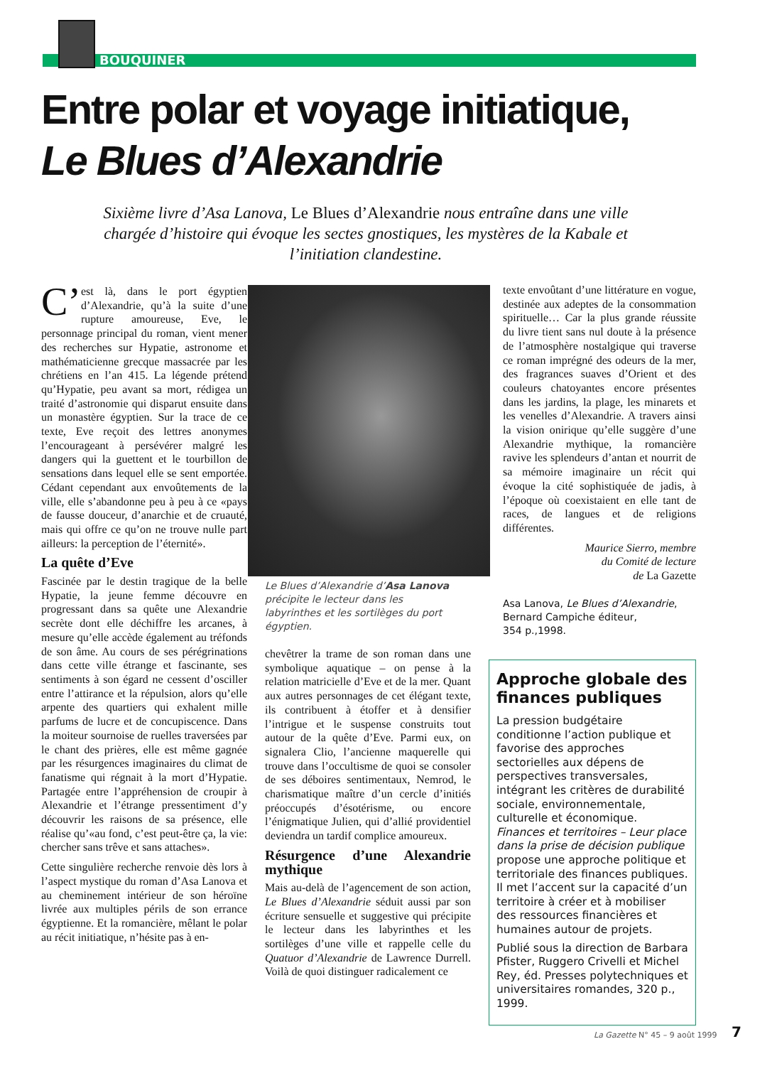BOUQUINER
Entre polar et voyage initiatique,
Le Blues d’Alexandrie
Sixième livre d’Asa Lanova, Le Blues d’Alexandrie nous entraîne dans une ville chargée d’histoire qui évoque les sectes gnostiques, les mystères de la Kabale et l’initiation clandestine.
C’ est là, dans le port égyptien d’Alexandrie, qu’à la suite d’une rupture amoureuse, Eve, le personnage principal du roman, vient mener des recherches sur Hypatie, astronome et mathématicienne grecque massacrée par les chrétiens en l’an 415. La légende prétend qu’Hypatie, peu avant sa mort, rédigea un traité d’astronomie qui disparut ensuite dans un monastère égyptien. Sur la trace de ce texte, Eve reçoit des lettres anonymes l’encourageant à persévérer malgré les dangers qui la guettent et le tourbillon de sensations dans lequel elle se sent emportée. Cédant cependant aux envoûtements de la ville, elle s’abandonne peu à peu à ce «pays de fausse douceur, d’anarchie et de cruauté, mais qui offre ce qu’on ne trouve nulle part ailleurs: la perception de l’éternité».
La quête d’Eve
Fascinée par le destin tragique de la belle Hypatie, la jeune femme découvre en progressant dans sa quête une Alexandrie secrète dont elle déchiffre les arcanes, à mesure qu’elle accède également au tréfonds de son âme. Au cours de ses pérégrinations dans cette ville étrange et fascinante, ses sentiments à son égard ne cessent d’osciller entre l’attirance et la répulsion, alors qu’elle arpente des quartiers qui exhalent mille parfums de lucre et de concupiscence. Dans la moiteur sournoise de ruelles traversées par le chant des prières, elle est même gagnée par les résurgences imaginaires du climat de fanatisme qui régnait à la mort d’Hypatie. Partagée entre l’appréhension de croupir à Alexandrie et l’étrange pressentiment d’y découvrir les raisons de sa présence, elle réalise qu’«au fond, c’est peut-être ça, la vie: chercher sans trêve et sans attaches».
Cette singulière recherche renvoie dès lors à l’aspect mystique du roman d’Asa Lanova et au cheminement intérieur de son héroïne livrée aux multiples périls de son errance égyptienne. Et la romancière, mêlant le polar au récit initiatique, n’hésite pas à en-
Le Blues d’Alexandrie d’Asa Lanova précipite le lecteur dans les labyrinthes et les sortilèges du port égyptien.
chevêtrer la trame de son roman dans une symbolique aquatique – on pense à la relation matricielle d’Eve et de la mer. Quant aux autres personnages de cet élégant texte, ils contribuent à étoffer et à densifier l’intrigue et le suspense construits tout autour de la quête d’Eve. Parmi eux, on signalera Clio, l’ancienne maquerelle qui trouve dans l’occultisme de quoi se consoler de ses déboires sentimentaux, Nemrod, le charismatique maître d’un cercle d’initiés préoccupés d’ésotérisme, ou encore l’énigmatique Julien, qui d’allié providentiel deviendra un tardif complice amoureux.
Résurgence d’une Alexandrie mythique
Mais au-delà de l’agencement de son action, Le Blues d’Alexandrie séduit aussi par son écriture sensuelle et suggestive qui précipite le lecteur dans les labyrinthes et les sortilèges d’une ville et rappelle celle du Quatuor d’Alexandrie de Lawrence Durrell. Voilà de quoi distinguer radicalement ce
texte envoûtant d’une littérature en vogue, destinée aux adeptes de la consommation spirituelle… Car la plus grande réussite du livre tient sans nul doute à la présence de l’atmosphère nostalgique qui traverse ce roman imprégné des odeurs de la mer, des fragrances suaves d’Orient et des couleurs chatoyantes encore présentes dans les jardins, la plage, les minarets et les venelles d’Alexandrie. A travers ainsi la vision onirique qu’elle suggère d’une Alexandrie mythique, la romancière ravive les splendeurs d’antan et nourrit de sa mémoire imaginaire un récit qui évoque la cité sophistiquée de jadis, à l’époque où coexistaient en elle tant de races, de langues et de religions différentes.
Maurice Sierro, membre
du Comité de lecture
de La Gazette
Asa Lanova, Le Blues d’Alexandrie,
Bernard Campiche éditeur,
354 p.,1998.
Approche globale des finances publiques
La pression budgétaire conditionne l’action publique et favorise des approches sectorielles aux dépens de perspectives transversales, intégrant les critères de durabilité sociale, environnementale, culturelle et économique. Finances et territoires – Leur place dans la prise de décision publique propose une approche politique et territoriale des finances publiques. Il met l’accent sur la capacité d’un territoire à créer et à mobiliser des ressources financières et humaines autour de projets.
Publié sous la direction de Barbara Pfister, Ruggero Crivelli et Michel Rey, éd. Presses polytechniques et universitaires romandes, 320 p., 1999.
La Gazette N° 45 – 9 août 1999 7